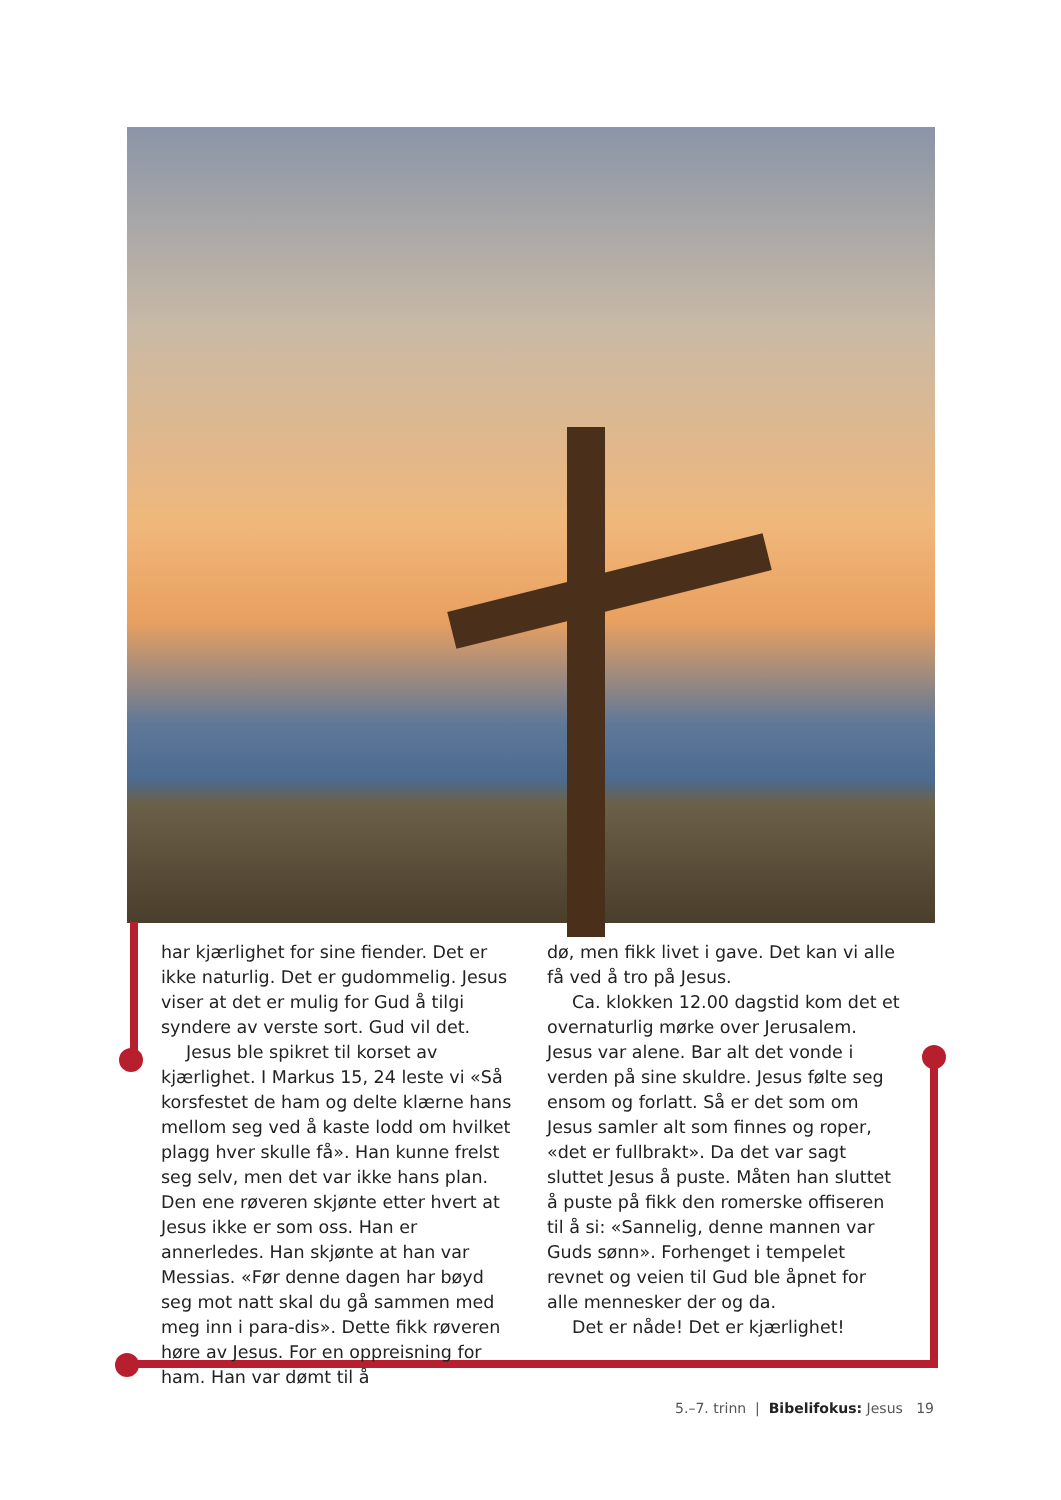har kjærlighet for sine fiender. Det er ikke naturlig. Det er gudommelig. Jesus viser at det er mulig for Gud å tilgi syndere av verste sort. Gud vil det.
Jesus ble spikret til korset av kjærlighet. I Markus 15, 24 leste vi «Så korsfestet de ham og delte klærne hans mellom seg ved å kaste lodd om hvilket plagg hver skulle få». Han kunne frelst seg selv, men det var ikke hans plan. Den ene røveren skjønte etter hvert at Jesus ikke er som oss. Han er annerledes. Han skjønte at han var Messias. «Før denne dagen har bøyd seg mot natt skal du gå sammen med meg inn i para-dis». Dette fikk røveren høre av Jesus. For en oppreisning for ham. Han var dømt til å
dø, men fikk livet i gave. Det kan vi alle få ved å tro på Jesus.
Ca. klokken 12.00 dagstid kom det et overnaturlig mørke over Jerusalem. Jesus var alene. Bar alt det vonde i verden på sine skuldre. Jesus følte seg ensom og forlatt. Så er det som om Jesus samler alt som finnes og roper, «det er fullbrakt». Da det var sagt sluttet Jesus å puste. Måten han sluttet å puste på fikk den romerske offiseren til å si: «Sannelig, denne mannen var Guds sønn». Forhenget i tempelet revnet og veien til Gud ble åpnet for alle mennesker der og da.
Det er nåde! Det er kjærlighet!
5.–7. trinn | Bibelifokus: Jesus 19